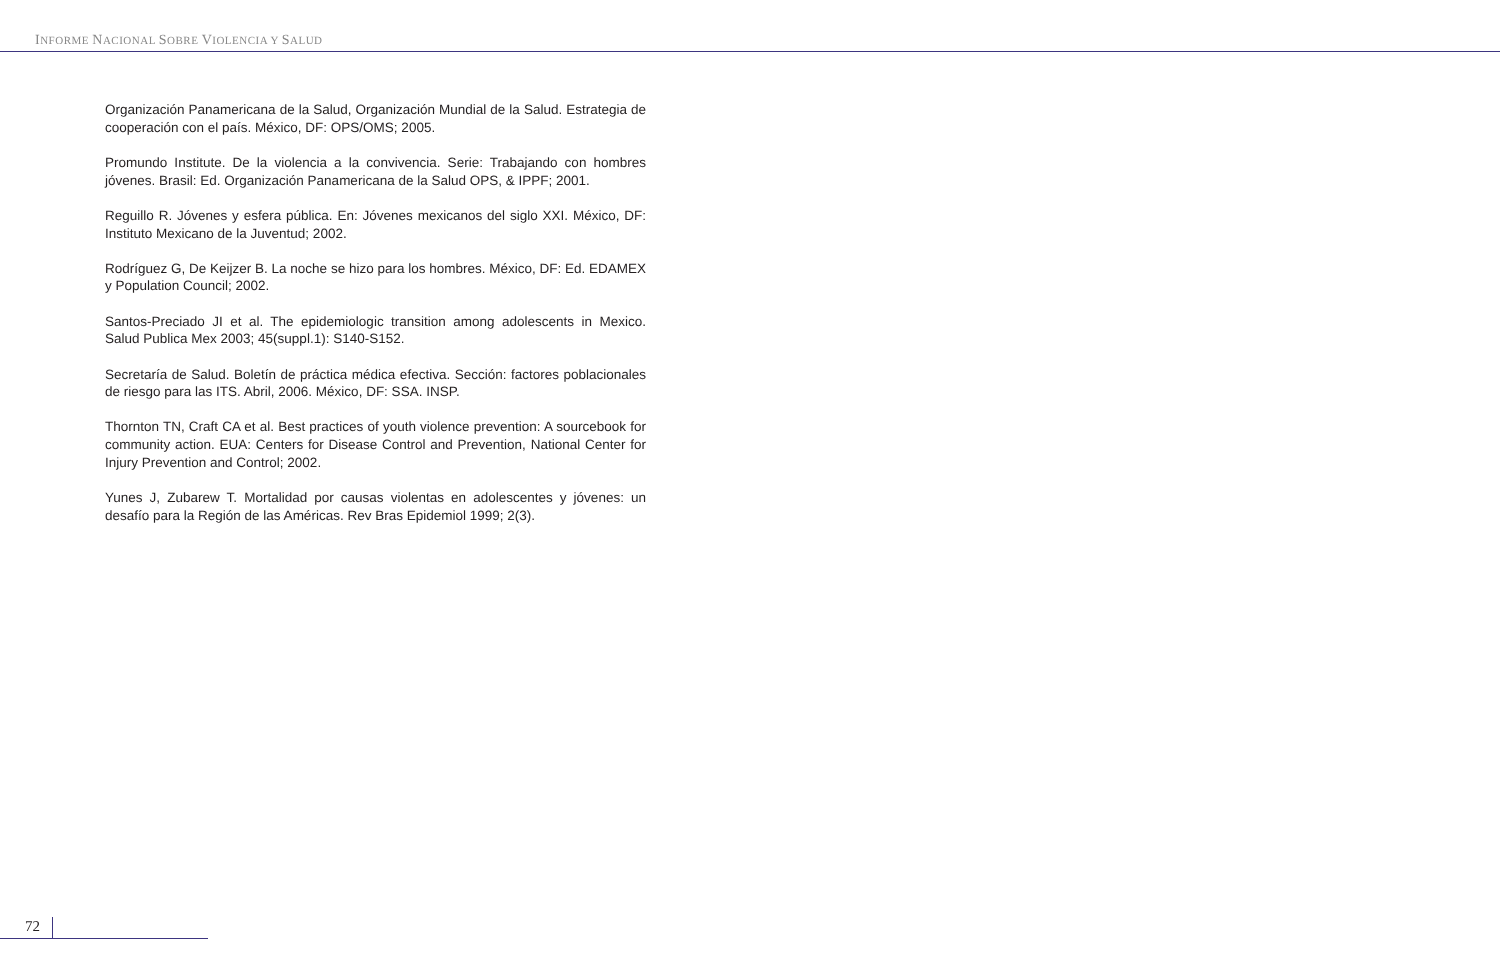INFORME NACIONAL SOBRE VIOLENCIA Y SALUD
Organización Panamericana de la Salud, Organización Mundial de la Salud. Estrategia de cooperación con el país. México, DF: OPS/OMS; 2005.
Promundo Institute. De la violencia a la convivencia. Serie: Trabajando con hombres jóvenes. Brasil: Ed. Organización Panamericana de la Salud OPS, & IPPF; 2001.
Reguillo R. Jóvenes y esfera pública. En: Jóvenes mexicanos del siglo XXI. México, DF: Instituto Mexicano de la Juventud; 2002.
Rodríguez G, De Keijzer B. La noche se hizo para los hombres. México, DF: Ed. EDAMEX y Population Council; 2002.
Santos-Preciado JI et al. The epidemiologic transition among adolescents in Mexico. Salud Publica Mex 2003; 45(suppl.1): S140-S152.
Secretaría de Salud. Boletín de práctica médica efectiva. Sección: factores poblacionales de riesgo para las ITS. Abril, 2006. México, DF: SSA. INSP.
Thornton TN, Craft CA et al. Best practices of youth violence prevention: A sourcebook for community action. EUA: Centers for Disease Control and Prevention, National Center for Injury Prevention and Control; 2002.
Yunes J, Zubarew T. Mortalidad por causas violentas en adolescentes y jóvenes: un desafío para la Región de las Américas. Rev Bras Epidemiol 1999; 2(3).
72